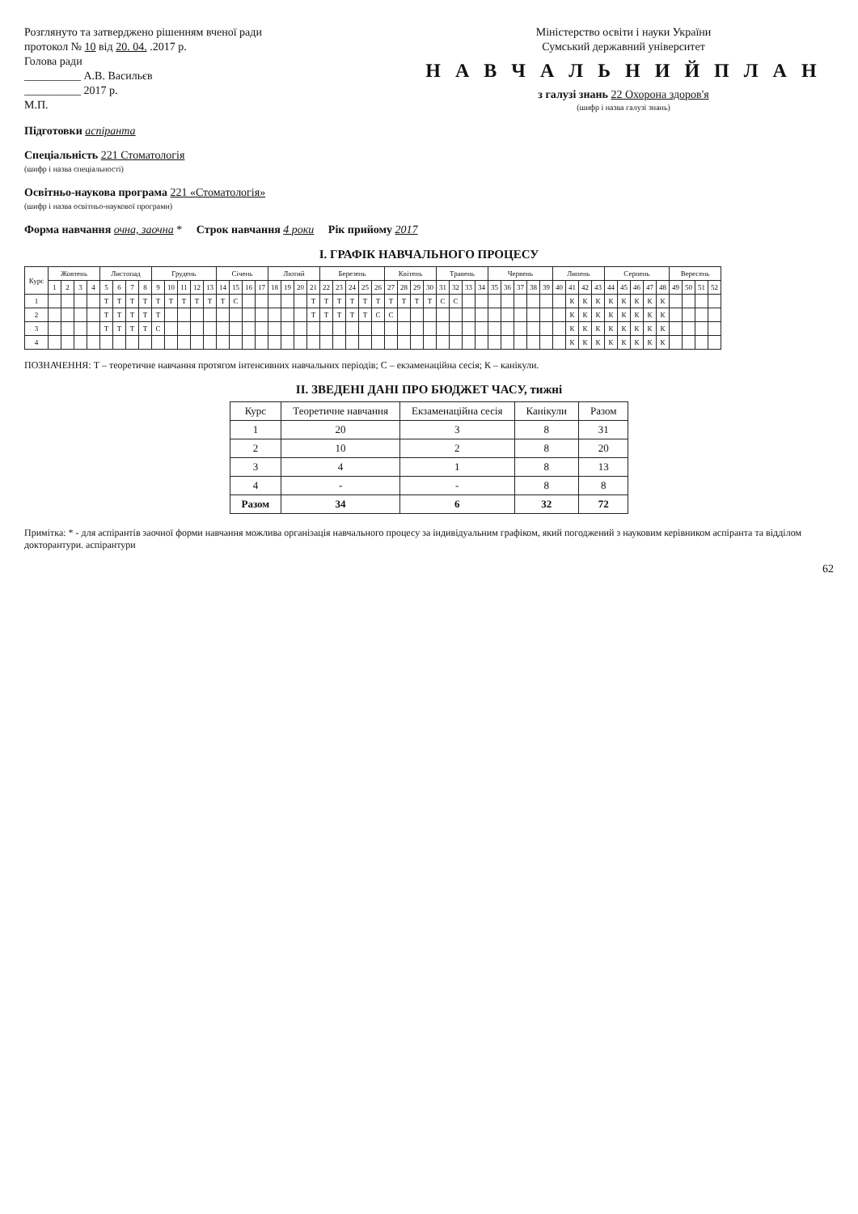Розглянуто та затверджено рішенням вченої ради
протокол № 10 від 20. 04. .2017 р.
Голова ради
__________ А.В. Васильєв
__________ 2017 р.
М.П.
Міністерство освіти і науки України
Сумський державний університет
Н А В Ч А Л Ь Н И Й П Л А Н
з галузі знань 22 Охорона здоров'я
(шифр і назва галузі знань)
Підготовки аспіранта
Спеціальність 221 Стоматологія
(шифр і назва спеціальності)
Освітньо-наукова програма 221 «Стоматологія»
(шифр і назва освітньо-наукової програми)
Форма навчання очна, заочна * Строк навчання 4 роки Рік прийому 2017
І. ГРАФІК НАВЧАЛЬНОГО ПРОЦЕСУ
| Курс | Жовтень | | | | Листопад | | | | Грудень | | | | | Січень | | | | Лютий | | | | Березень | | | | | Квітень | | | | Травень | | | | Червень | | | | | Липень | | | | Серпень | | | | | Вересень | | | |
| --- | --- | --- | --- | --- | --- | --- | --- | --- | --- | --- | --- | --- | --- | --- | --- | --- | --- | --- | --- | --- | --- | --- | --- | --- | --- | --- | --- | --- | --- | --- | --- | --- | --- | --- | --- | --- | --- | --- | --- | --- | --- | --- | --- | --- | --- | --- | --- | --- | --- | --- | --- | --- |
| | 1 | 2 | 3 | 4 | 5 | 6 | 7 | 8 | 9 | 10 | 11 | 12 | 13 | 14 | 15 | 16 | 17 | 18 | 19 | 20 | 21 | 22 | 23 | 24 | 25 | 26 | 27 | 28 | 29 | 30 | 31 | 32 | 33 | 34 | 35 | 36 | 37 | 38 | 39 | 40 | 41 | 42 | 43 | 44 | 45 | 46 | 47 | 48 | 49 | 50 | 51 | 52 |
| 1 | | | | | Т | Т | Т | Т | Т | Т | Т | Т | Т | Т | С | | | | | | Т | Т | Т | Т | Т | Т | Т | Т | Т | Т | С | С | | | | | | | | | К | К | К | К | К | К | К | К | | | | |
| 2 | | | | | Т | Т | Т | Т | Т | | | | | | | | | | | | Т | Т | Т | Т | Т | С | С | | | | | | | | | | | | | | К | К | К | К | К | К | К | К | | | | |
| 3 | | | | | Т | Т | Т | Т | С | | | | | | | | | | | | | | | | | | | | | | | | | | | | | | | | К | К | К | К | К | К | К | К | | | | |
| 4 | | | | | | | | | | | | | | | | | | | | | | | | | | | | | | | | | | | | | | | | | К | К | К | К | К | К | К | К | | | | |
ПОЗНАЧЕННЯ: Т – теоретичне навчання протягом інтенсивних навчальних періодів; С – екзаменаційна сесія; К – канікули.
ІІ. ЗВЕДЕНІ ДАНІ ПРО БЮДЖЕТ ЧАСУ, тижні
| Курс | Теоретичне навчання | Екзаменаційна сесія | Канікули | Разом |
| --- | --- | --- | --- | --- |
| 1 | 20 | 3 | 8 | 31 |
| 2 | 10 | 2 | 8 | 20 |
| 3 | 4 | 1 | 8 | 13 |
| 4 | - | - | 8 | 8 |
| Разом | 34 | 6 | 32 | 72 |
Примітка: * - для аспірантів заочної форми навчання можлива організація навчального процесу за індивідуальним графіком, який погоджений з науковим керівником аспіранта та відділом докторантури. аспірантури
62